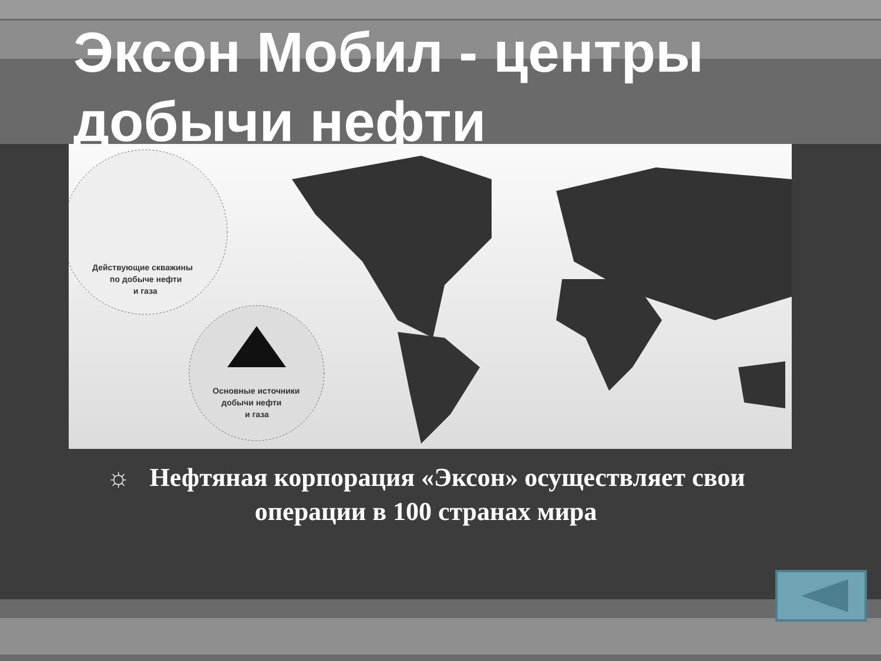Эксон Мобил - центры добычи нефти
Действующие скважины
по добыче нефти
и газа
Основные источники
добычи нефти
и газа
☼ Нефтяная корпорация «Эксон» осуществляет свои операции в 100 странах мира